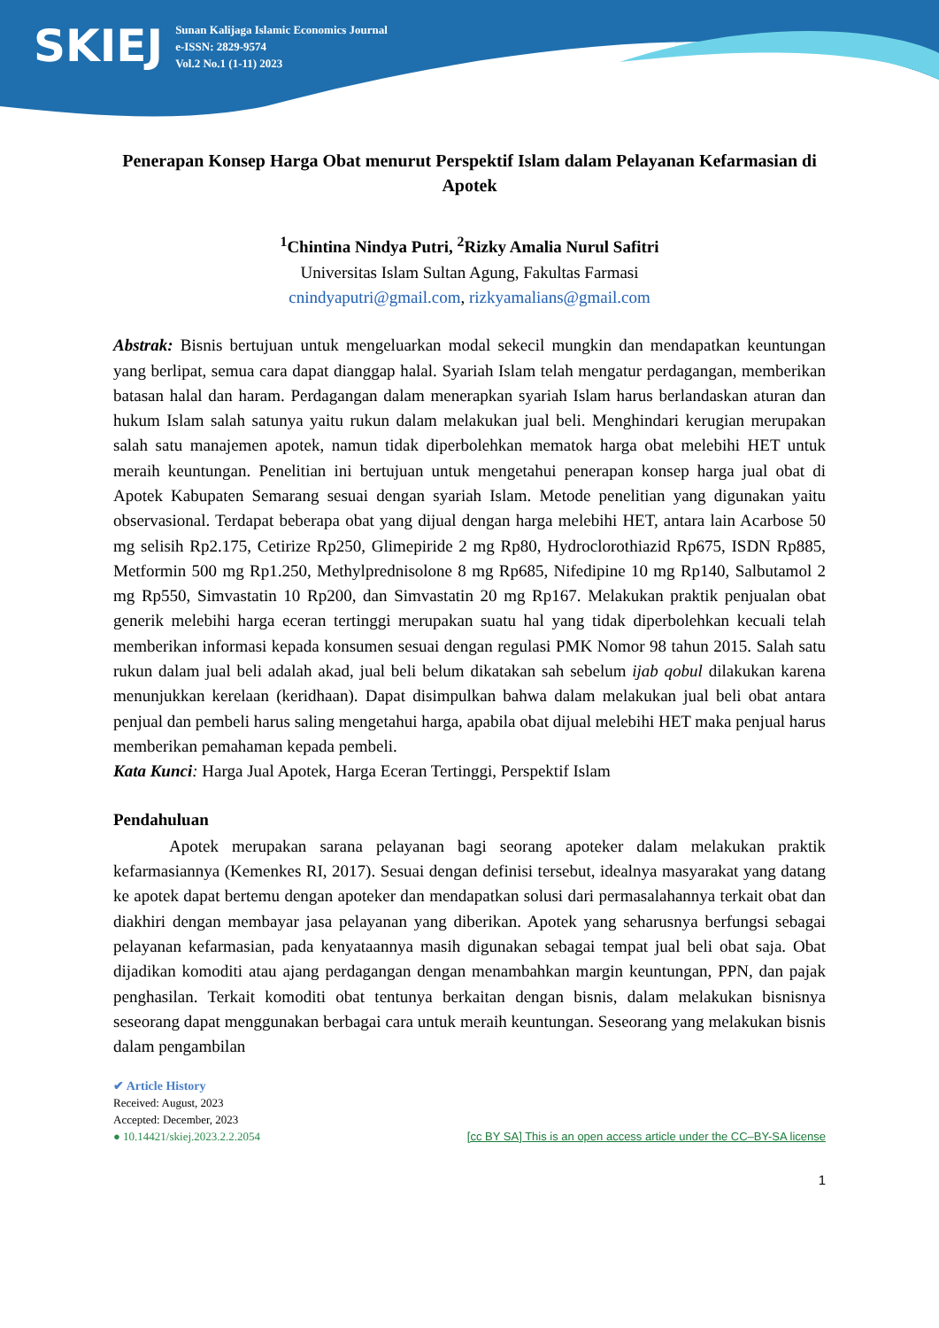SKIEJ
Sunan Kalijaga Islamic Economics Journal
e-ISSN: 2829-9574
Vol.2 No.1 (1-11) 2023
Penerapan Konsep Harga Obat menurut Perspektif Islam dalam Pelayanan Kefarmasian di Apotek
<sup>1</sup> Chintina Nindya Putri, <sup>2</sup>Rizky Amalia Nurul Safitri
Universitas Islam Sultan Agung, Fakultas Farmasi
cnindyaputri@gmail.com, rizkyamalians@gmail.com
Abstrak: Bisnis bertujuan untuk mengeluarkan modal sekecil mungkin dan mendapatkan keuntungan yang berlipat, semua cara dapat dianggap halal. Syariah Islam telah mengatur perdagangan, memberikan batasan halal dan haram. Perdagangan dalam menerapkan syariah Islam harus berlandaskan aturan dan hukum Islam salah satunya yaitu rukun dalam melakukan jual beli. Menghindari kerugian merupakan salah satu manajemen apotek, namun tidak diperbolehkan mematok harga obat melebihi HET untuk meraih keuntungan. Penelitian ini bertujuan untuk mengetahui penerapan konsep harga jual obat di Apotek Kabupaten Semarang sesuai dengan syariah Islam. Metode penelitian yang digunakan yaitu observasional. Terdapat beberapa obat yang dijual dengan harga melebihi HET, antara lain Acarbose 50 mg selisih Rp2.175, Cetirize Rp250, Glimepiride 2 mg Rp80, Hydroclorothiazid Rp675, ISDN Rp885, Metformin 500 mg Rp1.250, Methylprednisolone 8 mg Rp685, Nifedipine 10 mg Rp140, Salbutamol 2 mg Rp550, Simvastatin 10 Rp200, dan Simvastatin 20 mg Rp167. Melakukan praktik penjualan obat generik melebihi harga eceran tertinggi merupakan suatu hal yang tidak diperbolehkan kecuali telah memberikan informasi kepada konsumen sesuai dengan regulasi PMK Nomor 98 tahun 2015. Salah satu rukun dalam jual beli adalah akad, jual beli belum dikatakan sah sebelum ijab qobul dilakukan karena menunjukkan kerelaan (keridhaan). Dapat disimpulkan bahwa dalam melakukan jual beli obat antara penjual dan pembeli harus saling mengetahui harga, apabila obat dijual melebihi HET maka penjual harus memberikan pemahaman kepada pembeli.
Kata Kunci: Harga Jual Apotek, Harga Eceran Tertinggi, Perspektif Islam
Pendahuluan
Apotek merupakan sarana pelayanan bagi seorang apoteker dalam melakukan praktik kefarmasiannya (Kemenkes RI, 2017). Sesuai dengan definisi tersebut, idealnya masyarakat yang datang ke apotek dapat bertemu dengan apoteker dan mendapatkan solusi dari permasalahannya terkait obat dan diakhiri dengan membayar jasa pelayanan yang diberikan. Apotek yang seharusnya berfungsi sebagai pelayanan kefarmasian, pada kenyataannya masih digunakan sebagai tempat jual beli obat saja. Obat dijadikan komoditi atau ajang perdagangan dengan menambahkan margin keuntungan, PPN, dan pajak penghasilan. Terkait komoditi obat tentunya berkaitan dengan bisnis, dalam melakukan bisnisnya seseorang dapat menggunakan berbagai cara untuk meraih keuntungan. Seseorang yang melakukan bisnis dalam pengambilan
✔ Article History
Received: August, 2023
Accepted: December, 2023
● 10.14421/skiej.2023.2.2.2054 [cc BY SA] This is an open access article under the CC–BY-SA license
1